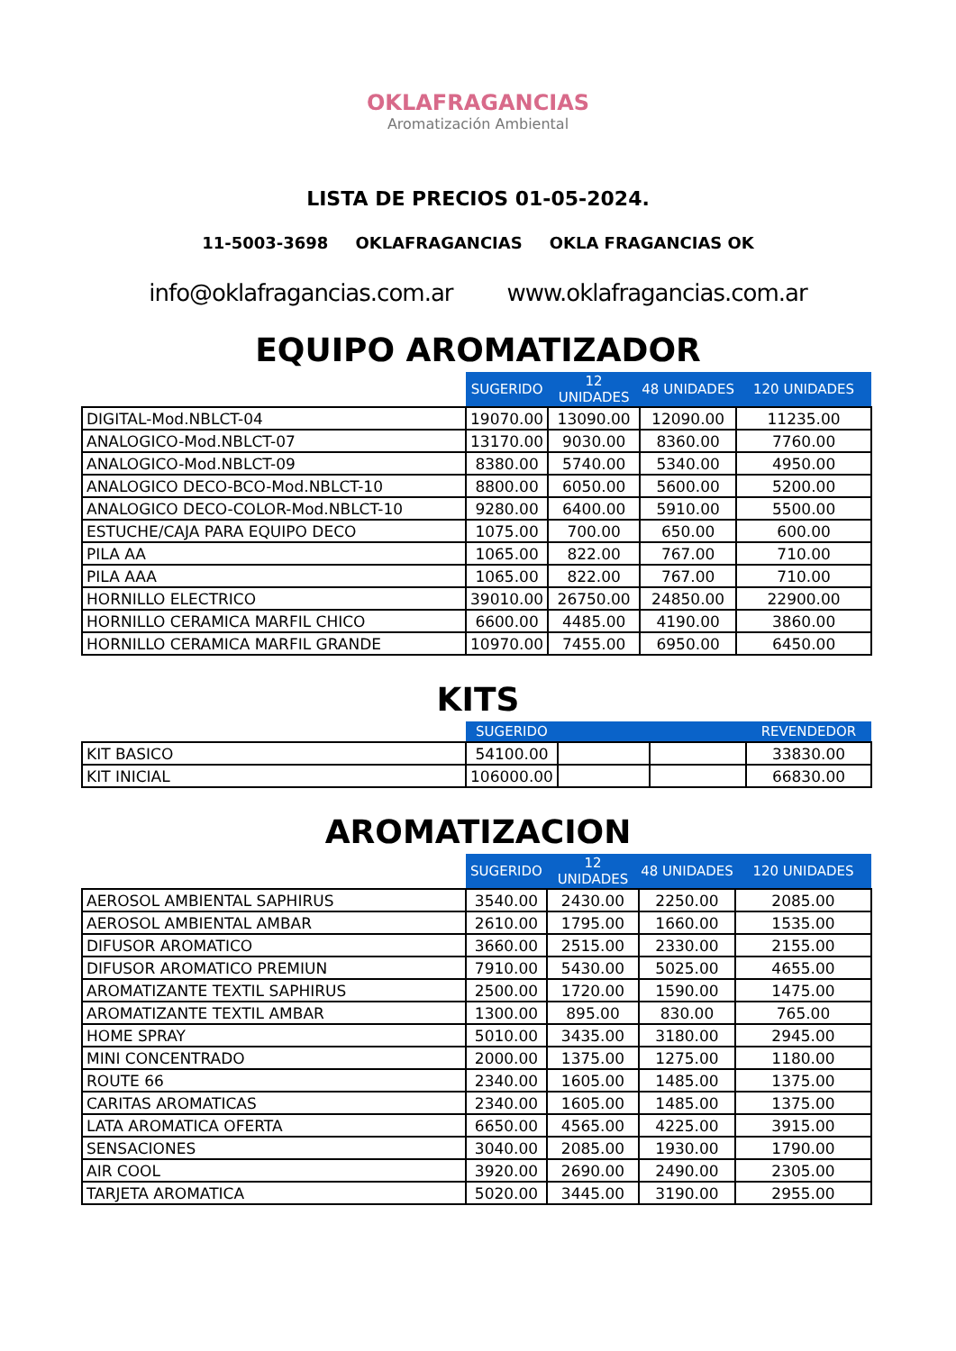OKLAFRAGANCIAS
Aromatización Ambiental
LISTA DE PRECIOS 01-05-2024.
11-5003-3698 OKLAFRAGANCIAS OKLA FRAGANCIAS OK
info@oklafragancias.com.ar www.oklafragancias.com.ar
EQUIPO AROMATIZADOR
| | SUGERIDO | 12 UNIDADES | 48 UNIDADES | 120 UNIDADES |
| --- | --- | --- | --- | --- |
| DIGITAL-Mod.NBLCT-04 | 19070.00 | 13090.00 | 12090.00 | 11235.00 |
| ANALOGICO-Mod.NBLCT-07 | 13170.00 | 9030.00 | 8360.00 | 7760.00 |
| ANALOGICO-Mod.NBLCT-09 | 8380.00 | 5740.00 | 5340.00 | 4950.00 |
| ANALOGICO DECO-BCO-Mod.NBLCT-10 | 8800.00 | 6050.00 | 5600.00 | 5200.00 |
| ANALOGICO DECO-COLOR-Mod.NBLCT-10 | 9280.00 | 6400.00 | 5910.00 | 5500.00 |
| ESTUCHE/CAJA PARA EQUIPO DECO | 1075.00 | 700.00 | 650.00 | 600.00 |
| PILA AA | 1065.00 | 822.00 | 767.00 | 710.00 |
| PILA AAA | 1065.00 | 822.00 | 767.00 | 710.00 |
| HORNILLO ELECTRICO | 39010.00 | 26750.00 | 24850.00 | 22900.00 |
| HORNILLO CERAMICA MARFIL CHICO | 6600.00 | 4485.00 | 4190.00 | 3860.00 |
| HORNILLO CERAMICA MARFIL GRANDE | 10970.00 | 7455.00 | 6950.00 | 6450.00 |
KITS
| | SUGERIDO | | | REVENDEDOR |
| --- | --- | --- | --- | --- |
| KIT BASICO | 54100.00 | | | 33830.00 |
| KIT INICIAL | 106000.00 | | | 66830.00 |
AROMATIZACION
| | SUGERIDO | 12 UNIDADES | 48 UNIDADES | 120 UNIDADES |
| --- | --- | --- | --- | --- |
| AEROSOL AMBIENTAL SAPHIRUS | 3540.00 | 2430.00 | 2250.00 | 2085.00 |
| AEROSOL AMBIENTAL AMBAR | 2610.00 | 1795.00 | 1660.00 | 1535.00 |
| DIFUSOR AROMATICO | 3660.00 | 2515.00 | 2330.00 | 2155.00 |
| DIFUSOR AROMATICO PREMIUN | 7910.00 | 5430.00 | 5025.00 | 4655.00 |
| AROMATIZANTE TEXTIL SAPHIRUS | 2500.00 | 1720.00 | 1590.00 | 1475.00 |
| AROMATIZANTE TEXTIL AMBAR | 1300.00 | 895.00 | 830.00 | 765.00 |
| HOME SPRAY | 5010.00 | 3435.00 | 3180.00 | 2945.00 |
| MINI CONCENTRADO | 2000.00 | 1375.00 | 1275.00 | 1180.00 |
| ROUTE 66 | 2340.00 | 1605.00 | 1485.00 | 1375.00 |
| CARITAS AROMATICAS | 2340.00 | 1605.00 | 1485.00 | 1375.00 |
| LATA AROMATICA OFERTA | 6650.00 | 4565.00 | 4225.00 | 3915.00 |
| SENSACIONES | 3040.00 | 2085.00 | 1930.00 | 1790.00 |
| AIR COOL | 3920.00 | 2690.00 | 2490.00 | 2305.00 |
| TARJETA AROMATICA | 5020.00 | 3445.00 | 3190.00 | 2955.00 |